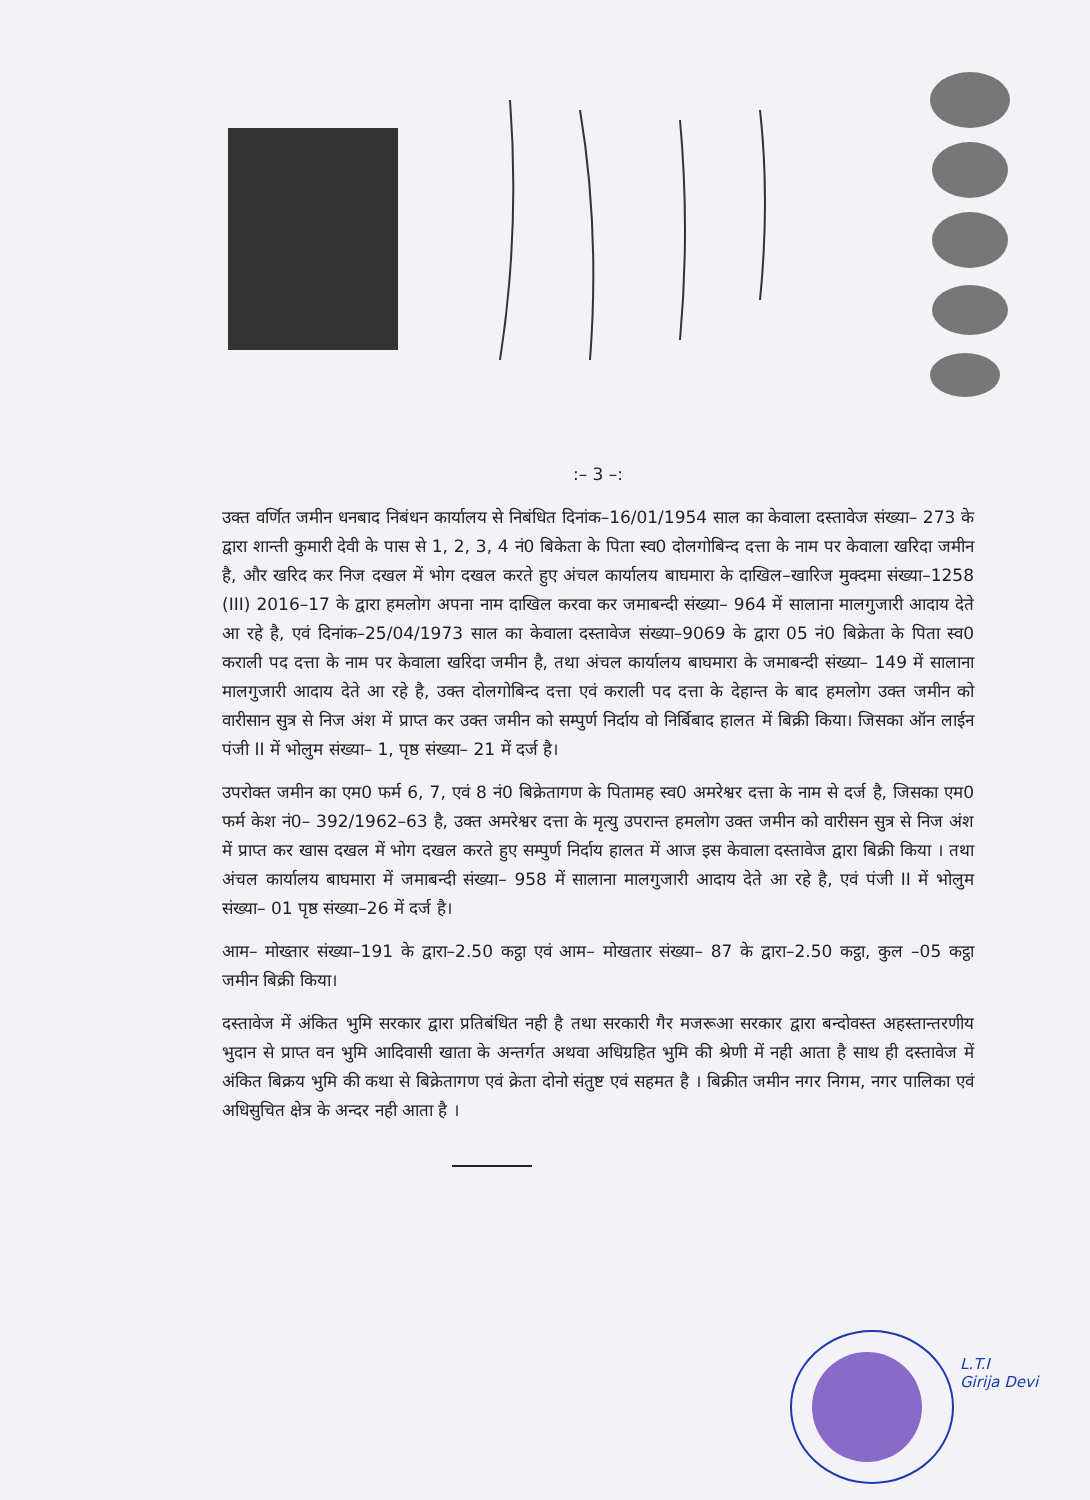:– 3 –:
उक्त वर्णित जमीन धनबाद निबंधन कार्यालय से निबंधित दिनांक–16/01/1954 साल का केवाला दस्तावेज संख्या– 273 के द्वारा शान्ती कुमारी देवी के पास से 1, 2, 3, 4 नं0 बिकेता के पिता स्व0 दोलगोबिन्द दत्ता के नाम पर केवाला खरिदा जमीन है, और खरिद कर निज दखल में भोग दखल करते हुए अंचल कार्यालय बाघमारा के दाखिल–खारिज मुक्दमा संख्या–1258 (III) 2016–17 के द्वारा हमलोग अपना नाम दाखिल करवा कर जमाबन्दी संख्या– 964 में सालाना मालगुजारी आदाय देते आ रहे है, एवं दिनांक–25/04/1973 साल का केवाला दस्तावेज संख्या–9069 के द्वारा 05 नं0 बिक्रेता के पिता स्व0 कराली पद दत्ता के नाम पर केवाला खरिदा जमीन है, तथा अंचल कार्यालय बाघमारा के जमाबन्दी संख्या– 149 में सालाना मालगुजारी आदाय देते आ रहे है, उक्त दोलगोबिन्द दत्ता एवं कराली पद दत्ता के देहान्त के बाद हमलोग उक्त जमीन को वारीसान सुत्र से निज अंश में प्राप्त कर उक्त जमीन को सम्पुर्ण निर्दाय वो निर्बिबाद हालत में बिक्री किया। जिसका ऑन लाईन पंजी II में भोलुम संख्या– 1, पृष्ठ संख्या– 21 में दर्ज है।
उपरोक्त जमीन का एम0 फर्म 6, 7, एवं 8 नं0 बिक्रेतागण के पितामह स्व0 अमरेश्वर दत्ता के नाम से दर्ज है, जिसका एम0 फर्म केश नं0– 392/1962–63 है, उक्त अमरेश्वर दत्ता के मृत्यु उपरान्त हमलोग उक्त जमीन को वारीसन सुत्र से निज अंश में प्राप्त कर खास दखल में भोग दखल करते हुए सम्पुर्ण निर्दाय हालत में आज इस केवाला दस्तावेज द्वारा बिक्री किया । तथा अंचल कार्यालय बाघमारा में जमाबन्दी संख्या– 958 में सालाना मालगुजारी आदाय देते आ रहे है, एवं पंजी II में भोलुम संख्या– 01 पृष्ठ संख्या–26 में दर्ज है।
आम– मोख्तार संख्या–191 के द्वारा–2.50 कट्ठा एवं आम– मोखतार संख्या– 87 के द्वारा–2.50 कट्ठा, कुल –05 कट्ठा जमीन बिक्री किया।
दस्तावेज में अंकित भुमि सरकार द्वारा प्रतिबंधित नही है तथा सरकारी गैर मजरूआ सरकार द्वारा बन्दोवस्त अहस्तान्तरणीय भुदान से प्राप्त वन भुमि आदिवासी खाता के अन्तर्गत अथवा अधिग्रहित भुमि की श्रेणी में नही आता है साथ ही दस्तावेज में अंकित बिक्रय भुमि की कथा से बिक्रेतागण एवं क्रेता दोनो संतुष्ट एवं सहमत है । बिक्रीत जमीन नगर निगम, नगर पालिका एवं अधिसुचित क्षेत्र के अन्दर नही आता है ।
L.T.I
Girija Devi